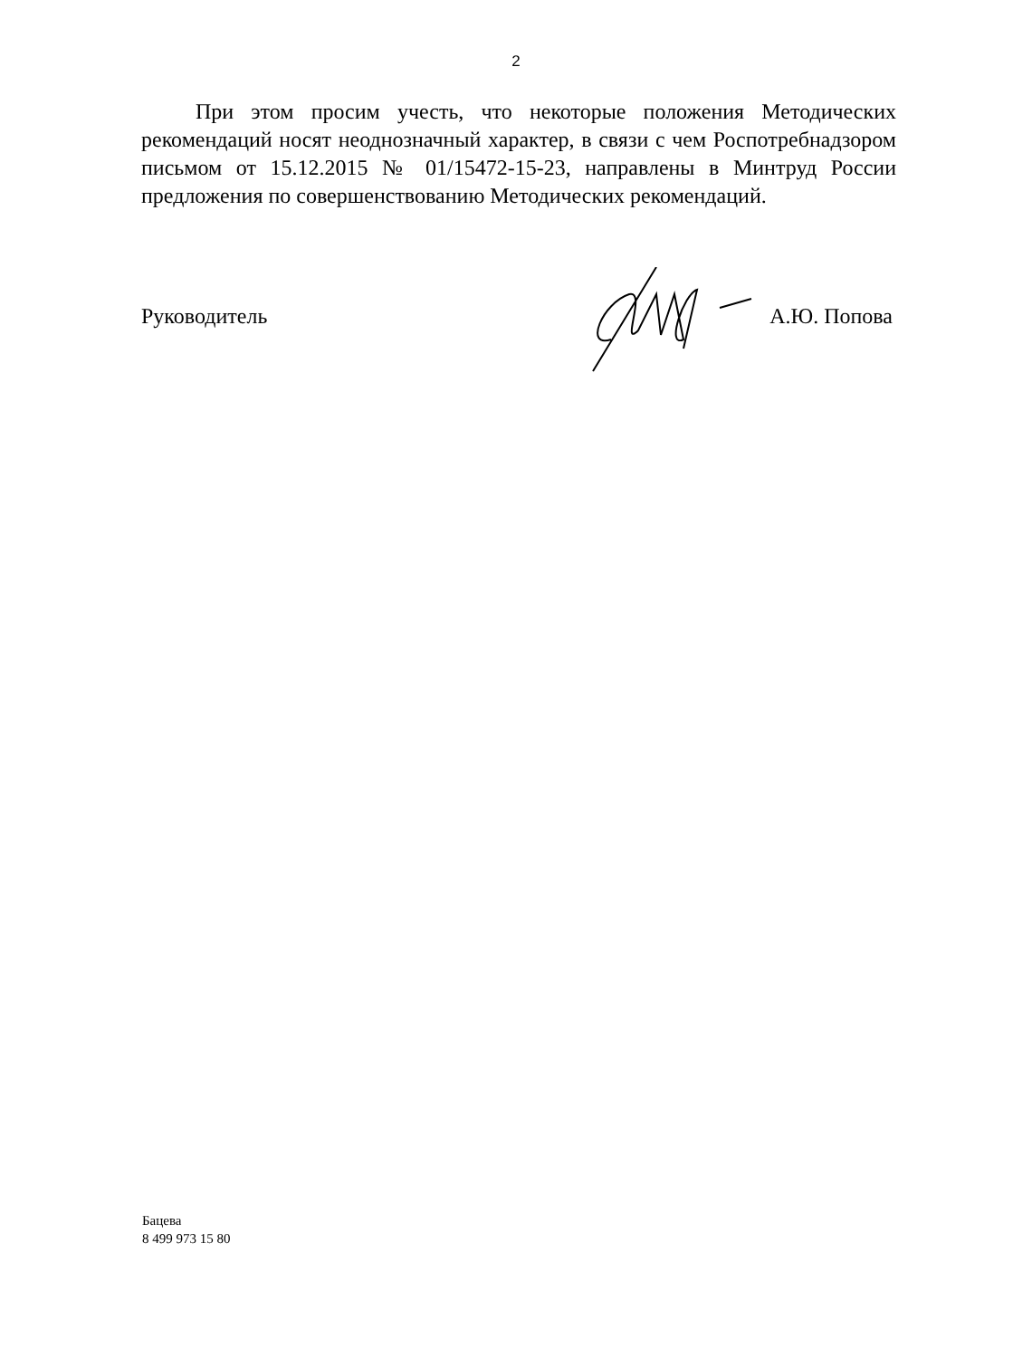2
При этом просим учесть, что некоторые положения Методических рекомендаций носят неоднозначный характер, в связи с чем Роспотребнадзором письмом от 15.12.2015 № 01/15472-15-23, направлены в Минтруд России предложения по совершенствованию Методических рекомендаций.
Руководитель А.Ю. Попова
Бацева
8 499 973 15 80